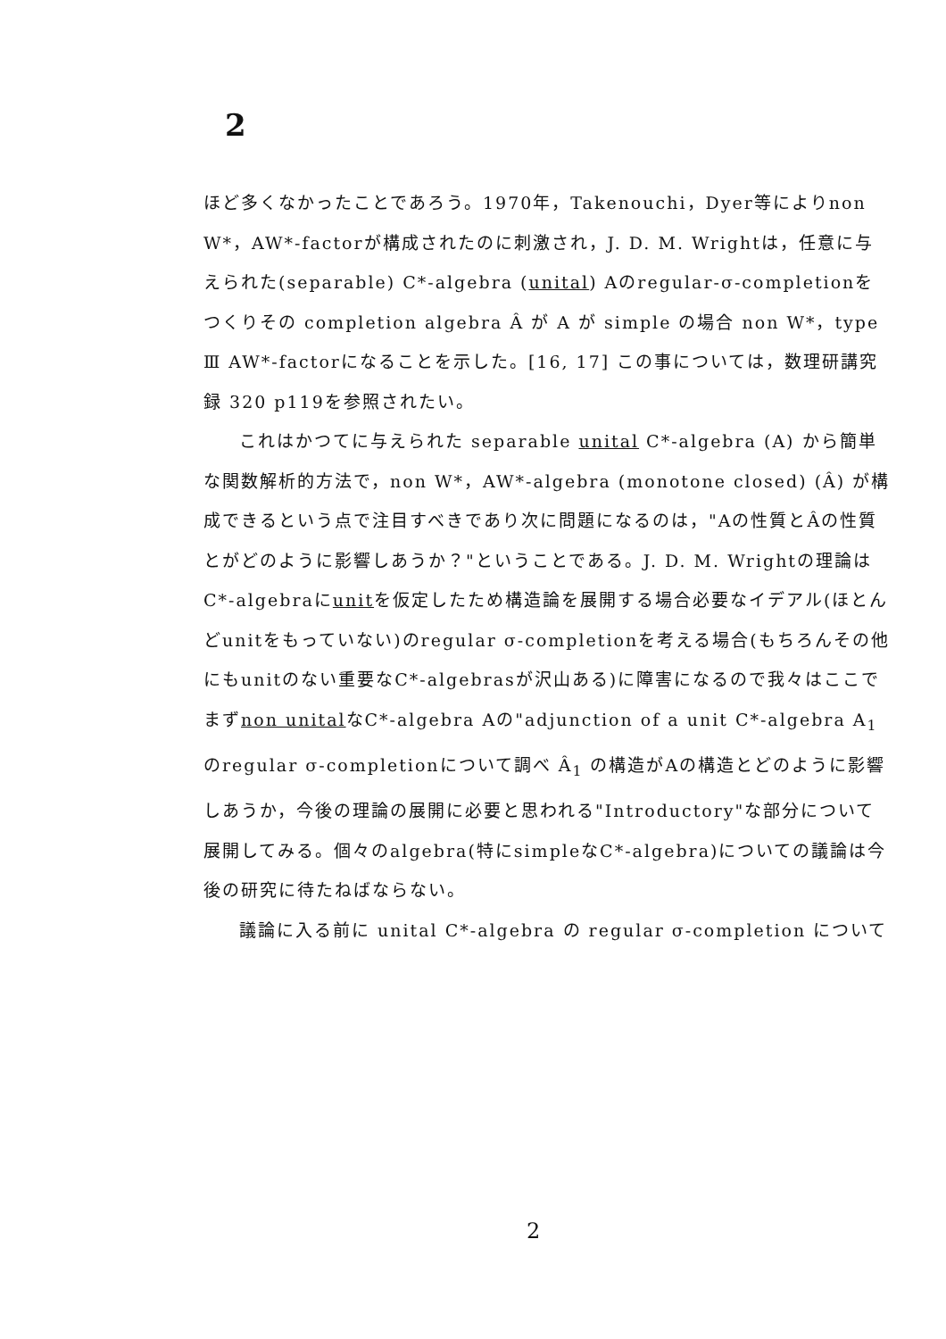2
ほど多くなかったことであろう。1970年，Takenouchi，Dyer等によりnon W*，AW*-factorが構成されたのに刺激され，J. D. M. Wrightは，任意に与えられた(separable) C*-algebra (unital) Aのregular-σ-completionをつくりその completion algebra Â が A が simple の場合 non W*，type Ⅲ AW*-factorになることを示した。[16, 17] この事については，数理研講究録 320 p119を参照されたい。
これはかつてに与えられた separable unital C*-algebra (A) から簡単な関数解析的方法で，non W*，AW*-algebra (monotone closed) (Â) が構成できるという点で注目すべきであり次に問題になるのは，"Aの性質とÂの性質とがどのように影響しあうか？"ということである。J. D. M. Wrightの理論はC*-algebraにunitを仮定したため構造論を展開する場合必要なイデアル(ほとんどunitをもっていない)のregular σ-completionを考える場合(もちろんその他にもunitのない重要なC*-algebrasが沢山ある)に障害になるので我々はここでまずnon unitalなC*-algebra Aの"adjunction of a unit C*-algebra A<sub>1</sub>のregular σ-completionについて調べ Â<sub>1</sub> の構造がAの構造とどのように影響しあうか，今後の理論の展開に必要と思われる"Introductory"な部分について展開してみる。個々のalgebra(特にsimpleなC*-algebra)についての議論は今後の研究に待たねばならない。
議論に入る前に unital C*-algebra の regular σ-completion について
2